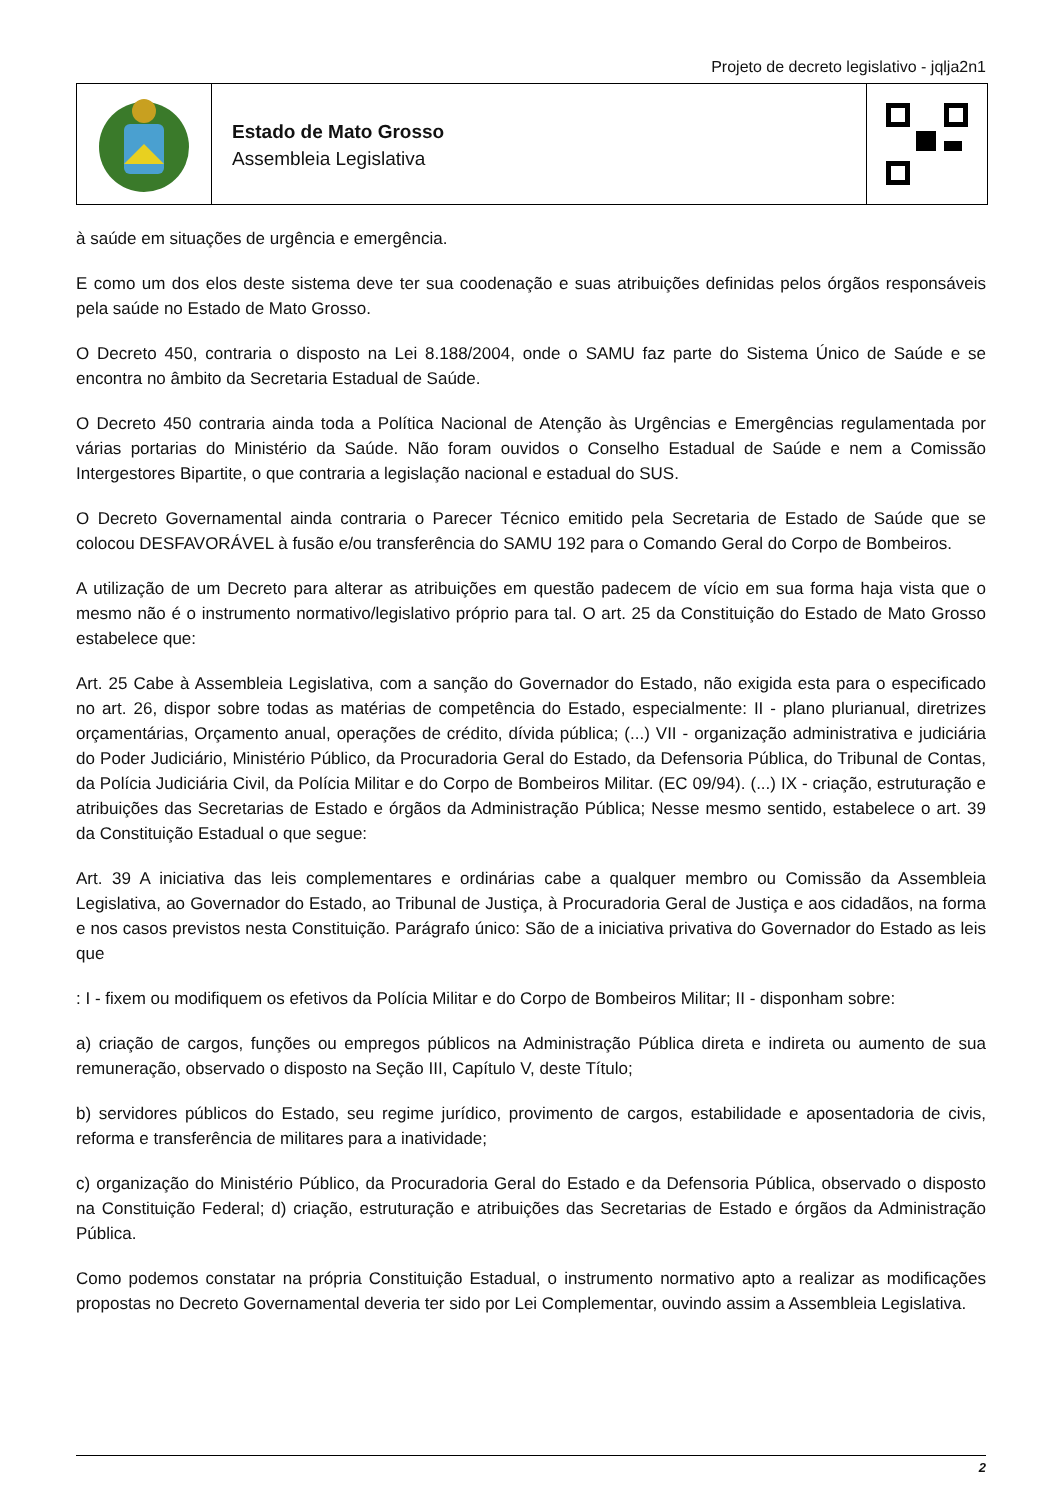Projeto de decreto legislativo - jqlja2n1
Estado de Mato Grosso
Assembleia Legislativa
à saúde em situações de urgência e emergência.
E como um dos elos deste sistema deve ter sua coodenação e suas atribuições definidas pelos órgãos responsáveis pela saúde no Estado de Mato Grosso.
O Decreto 450, contraria o disposto na Lei 8.188/2004, onde o SAMU faz parte do Sistema Único de Saúde e se encontra no âmbito da Secretaria Estadual de Saúde.
O Decreto 450 contraria ainda toda a Política Nacional de Atenção às Urgências e Emergências regulamentada por várias portarias do Ministério da Saúde. Não foram ouvidos o Conselho Estadual de Saúde e nem a Comissão Intergestores Bipartite, o que contraria a legislação nacional e estadual do SUS.
O Decreto Governamental ainda contraria o Parecer Técnico emitido pela Secretaria de Estado de Saúde que se colocou DESFAVORÁVEL à fusão e/ou transferência do SAMU 192 para o Comando Geral do Corpo de Bombeiros.
A utilização de um Decreto para alterar as atribuições em questão padecem de vício em sua forma haja vista que o mesmo não é o instrumento normativo/legislativo próprio para tal. O art. 25 da Constituição do Estado de Mato Grosso estabelece que:
Art. 25 Cabe à Assembleia Legislativa, com a sanção do Governador do Estado, não exigida esta para o especificado no art. 26, dispor sobre todas as matérias de competência do Estado, especialmente: II - plano plurianual, diretrizes orçamentárias, Orçamento anual, operações de crédito, dívida pública; (...) VII - organização administrativa e judiciária do Poder Judiciário, Ministério Público, da Procuradoria Geral do Estado, da Defensoria Pública, do Tribunal de Contas, da Polícia Judiciária Civil, da Polícia Militar e do Corpo de Bombeiros Militar. (EC 09/94). (...) IX - criação, estruturação e atribuições das Secretarias de Estado e órgãos da Administração Pública; Nesse mesmo sentido, estabelece o art. 39 da Constituição Estadual o que segue:
Art. 39 A iniciativa das leis complementares e ordinárias cabe a qualquer membro ou Comissão da Assembleia Legislativa, ao Governador do Estado, ao Tribunal de Justiça, à Procuradoria Geral de Justiça e aos cidadãos, na forma e nos casos previstos nesta Constituição. Parágrafo único: São de a iniciativa privativa do Governador do Estado as leis que
: I - fixem ou modifiquem os efetivos da Polícia Militar e do Corpo de Bombeiros Militar; II - disponham sobre:
a) criação de cargos, funções ou empregos públicos na Administração Pública direta e indireta ou aumento de sua remuneração, observado o disposto na Seção III, Capítulo V, deste Título;
b) servidores públicos do Estado, seu regime jurídico, provimento de cargos, estabilidade e aposentadoria de civis, reforma e transferência de militares para a inatividade;
c) organização do Ministério Público, da Procuradoria Geral do Estado e da Defensoria Pública, observado o disposto na Constituição Federal; d) criação, estruturação e atribuições das Secretarias de Estado e órgãos da Administração Pública.
Como podemos constatar na própria Constituição Estadual, o instrumento normativo apto a realizar as modificações propostas no Decreto Governamental deveria ter sido por Lei Complementar, ouvindo assim a Assembleia Legislativa.
2